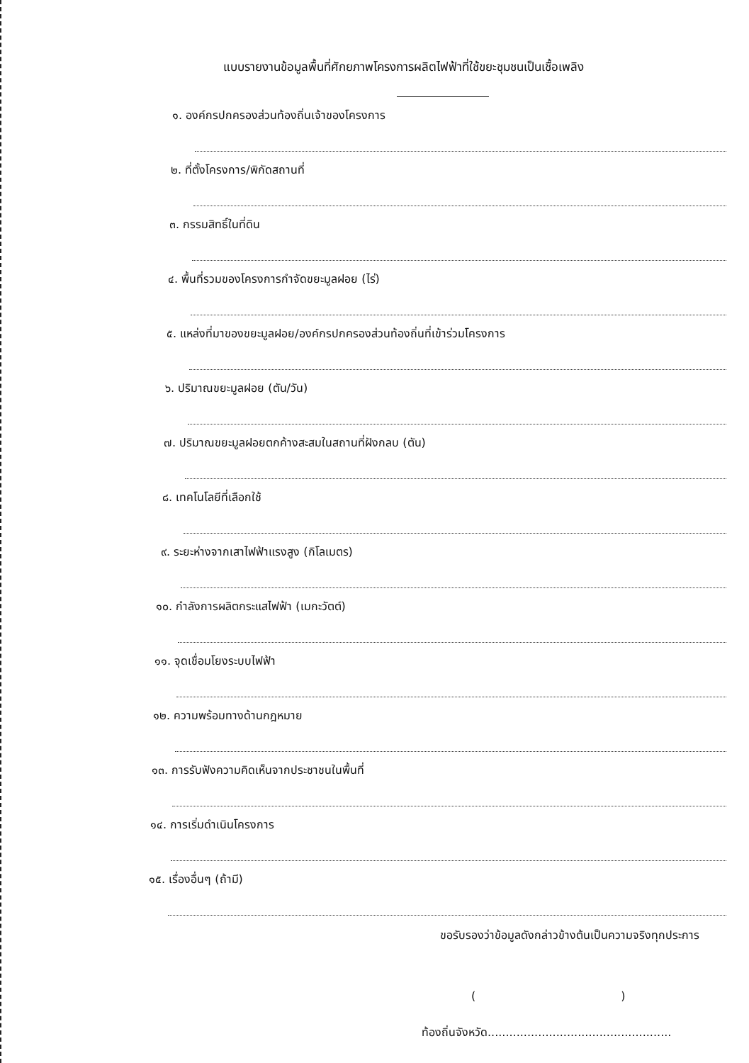แบบรายงานข้อมูลพื้นที่ศักยภาพโครงการผลิตไฟฟ้าที่ใช้ขยะชุมชนเป็นเชื้อเพลิง
๑. องค์กรปกครองส่วนท้องถิ่นเจ้าของโครงการ
๒. ที่ตั้งโครงการ/พิกัดสถานที่
๓. กรรมสิทธิ์ในที่ดิน
๔. พื้นที่รวมของโครงการกำจัดขยะมูลฝอย (ไร่)
๕. แหล่งที่มาของขยะมูลฝอย/องค์กรปกครองส่วนท้องถิ่นที่เข้าร่วมโครงการ
๖. ปริมาณขยะมูลฝอย (ตัน/วัน)
๗. ปริมาณขยะมูลฝอยตกค้างสะสมในสถานที่ฝังกลบ (ตัน)
๘. เทคโนโลยีที่เลือกใช้
๙. ระยะห่างจากเสาไฟฟ้าแรงสูง (กิโลเมตร)
๑๐. กำลังการผลิตกระแสไฟฟ้า (เมกะวัตต์)
๑๑. จุดเชื่อมโยงระบบไฟฟ้า
๑๒. ความพร้อมทางด้านกฎหมาย
๑๓. การรับฟังความคิดเห็นจากประชาชนในพื้นที่
๑๔. การเริ่มดำเนินโครงการ
๑๕. เรื่องอื่นๆ (ถ้ามี)
ขอรับรองว่าข้อมูลดังกล่าวข้างต้นเป็นความจริงทุกประการ
( )
ท้องถิ่นจังหวัด...................................................